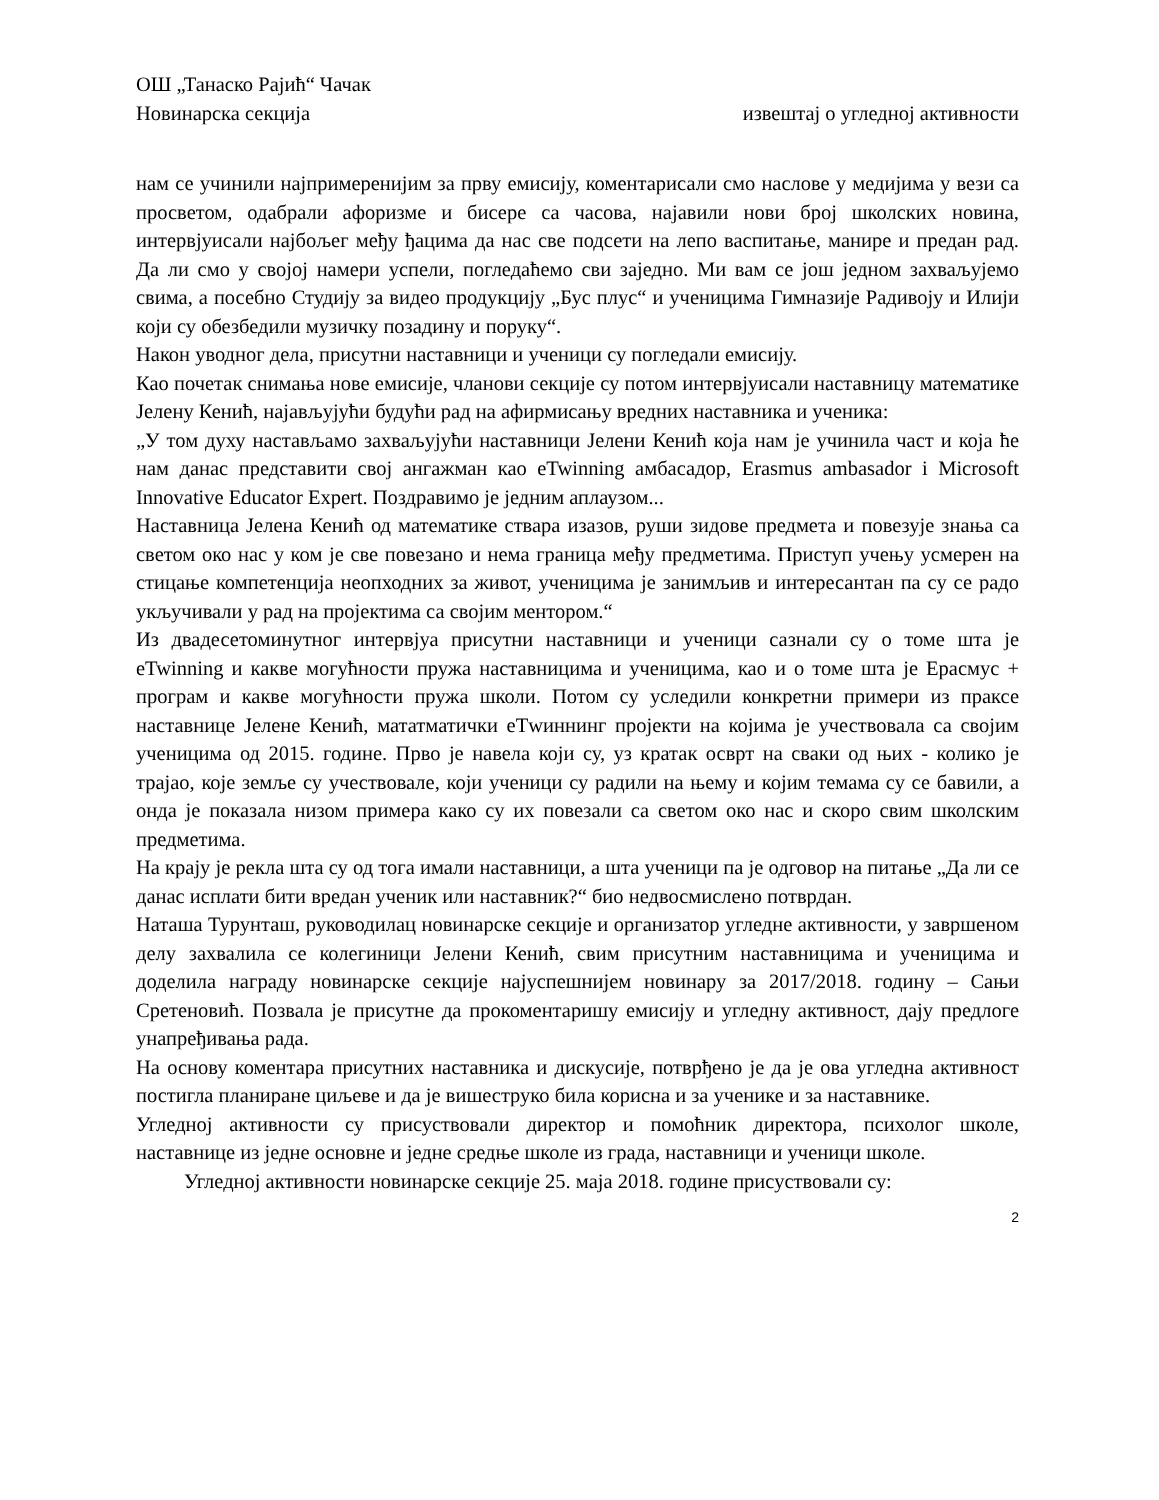ОШ „Танаско Рајић“ Чачак
Новинарска секција извештај о угледној активности
нам се учинили најпримеренијим за прву емисију, коментарисали смо наслове у медијима у вези са просветом, одабрали афоризме и бисере са часова, најавили нови број школских новина, интервјуисали најбољег међу ђацима да нас све подсети на лепо васпитање, манире и предан рад. Да ли смо у својој намери успели, погледаћемо сви заједно. Ми вам се још једном захваљујемо свима, а посебно Студију за видео продукцију „Бус плус“ и ученицима Гимназије Радивоју и Илији који су обезбедили музичку позадину и поруку“.
Након уводног дела, присутни наставници и ученици су погледали емисију.
Као почетак снимања нове емисије, чланови секције су потом интервјуисали наставницу математике Јелену Кенић, најављујући будући рад на афирмисању вредних наставника и ученика:
„У том духу настављамо захваљујући наставници Јелени Кенић која нам је учинила част и која ће нам данас представити свој ангажман као eTwinning амбасадор, Erasmus ambasador i Microsoft Innovative Educator Expert. Поздравимо је једним аплаузом...
Наставница Јелена Кенић од математике ствара изазов, руши зидове предмета и повезује знања са светом око нас у ком је све повезано и нема граница међу предметима. Приступ учењу усмерен на стицање компетенција неопходних за живот, ученицима је занимљив и интересантан па су се радо укључивали у рад на пројектима са својим ментором.“
Из двадесетоминутног интервјуа присутни наставници и ученици сазнали су о томе шта је eTwinning и какве могућности пружа наставницима и ученицима, као и о томе шта је Ерасмус + програм и какве могућности пружа школи. Потом су уследили конкретни примери из праксе наставнице Јелене Кенић, мататматички еТwиннинг пројекти на којима је учествовала са својим ученицима од 2015. године. Прво је навела који су, уз кратак осврт на сваки од њих - колико је трајао, које земље су учествовале, који ученици су радили на њему и којим темама су се бавили, а онда је показала низом примера како су их повезали са светом око нас и скоро свим школским предметима.
На крају је рекла шта су од тога имали наставници, а шта ученици па је одговор на питање „Да ли се данас исплати бити вредан ученик или наставник?“ био недвосмислено потврдан.
Наташа Турунташ, руководилац новинарске секције и организатор угледне активности, у завршеном делу захвалила се колегиници Јелени Кенић, свим присутним наставницима и ученицима и доделила награду новинарске секције најуспешнијем новинару за 2017/2018. годину – Сањи Сретеновић. Позвала је присутне да прокоментаришу емисију и угледну активност, дају предлоге унапређивања рада.
На основу коментара присутних наставника и дискусије, потврђено је да је ова угледна активност постигла планиране циљеве и да је вишеструко била корисна и за ученике и за наставнике.
Угледној активности су присуствовали директор и помоћник директора, психолог школе, наставнице из једне основне и једне средње школе из града, наставници и ученици школе.
Угледној активности новинарске секције 25. маја 2018. године присуствовали су:
2